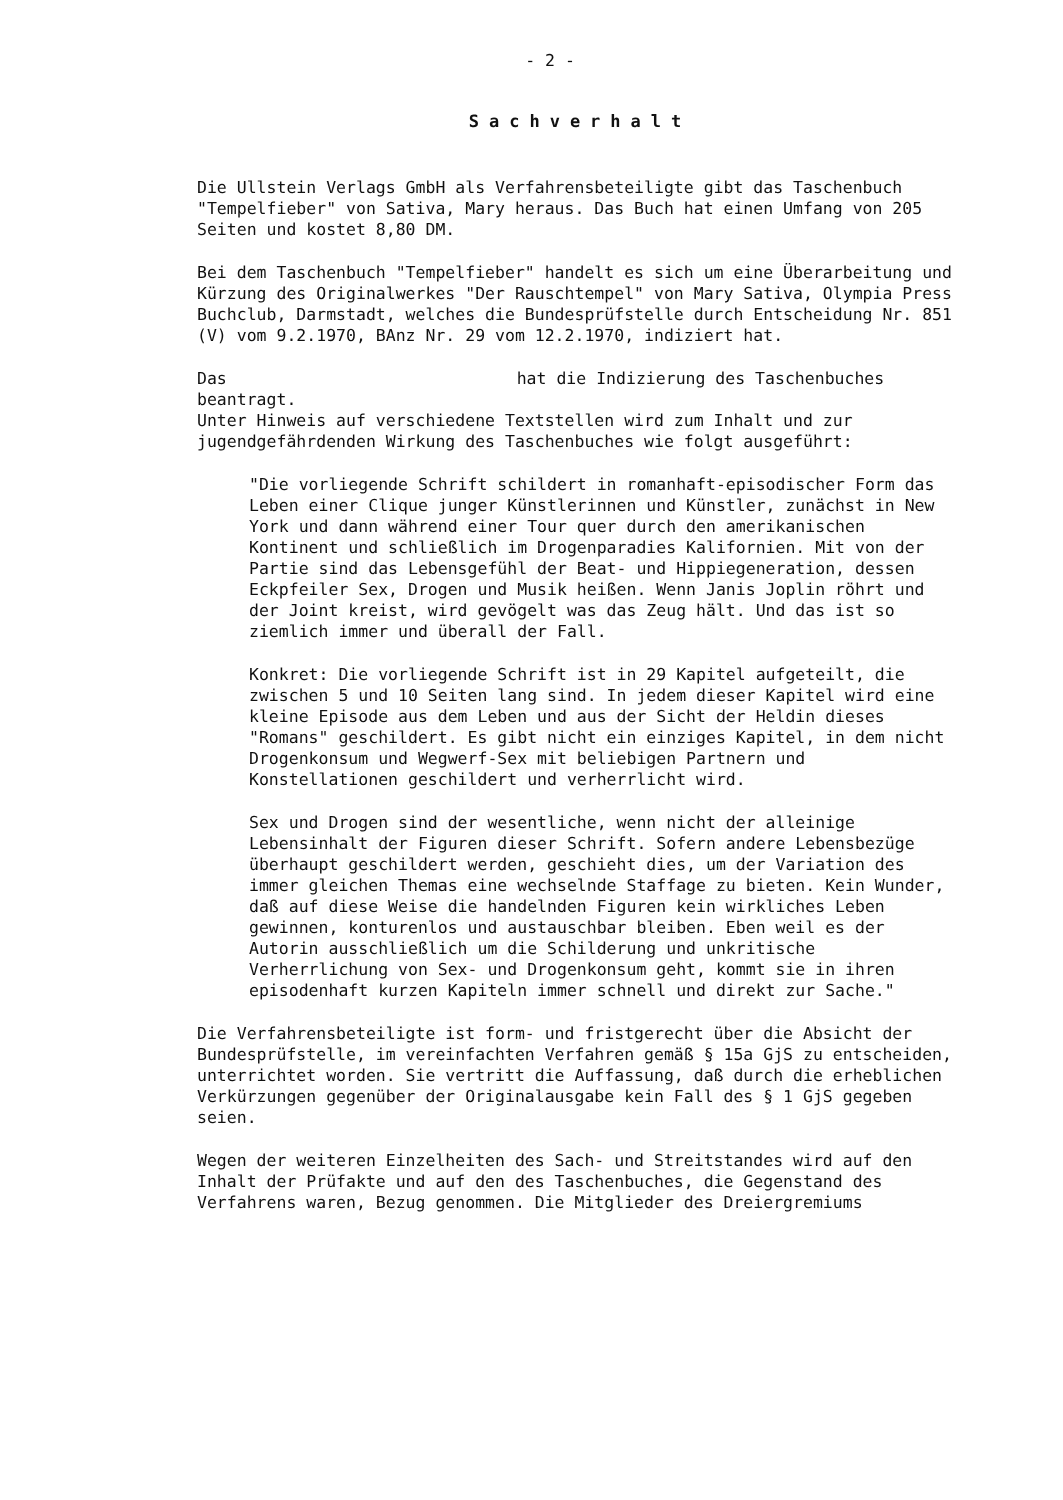- 2 -
Sachverhalt
Die Ullstein Verlags GmbH als Verfahrensbeteiligte gibt das Taschenbuch "Tempelfieber" von Sativa, Mary heraus. Das Buch hat einen Umfang von 205 Seiten und kostet 8,80 DM.
Bei dem Taschenbuch "Tempelfieber" handelt es sich um eine Überarbeitung und Kürzung des Originalwerkes "Der Rauschtempel" von Mary Sativa, Olympia Press Buchclub, Darmstadt, welches die Bundesprüfstelle durch Entscheidung Nr. 851 (V) vom 9.2.1970, BAnz Nr. 29 vom 12.2.1970, indiziert hat.
Das hat die Indizierung des Taschenbuches beantragt.
Unter Hinweis auf verschiedene Textstellen wird zum Inhalt und zur jugendgefährdenden Wirkung des Taschenbuches wie folgt ausgeführt:
"Die vorliegende Schrift schildert in romanhaft-episodischer Form das Leben einer Clique junger Künstlerinnen und Künstler, zunächst in New York und dann während einer Tour quer durch den amerikanischen Kontinent und schließlich im Drogenparadies Kalifornien. Mit von der Partie sind das Lebensgefühl der Beat- und Hippiegeneration, dessen Eckpfeiler Sex, Drogen und Musik heißen. Wenn Janis Joplin röhrt und der Joint kreist, wird gevögelt was das Zeug hält. Und das ist so ziemlich immer und überall der Fall.
Konkret: Die vorliegende Schrift ist in 29 Kapitel aufgeteilt, die zwischen 5 und 10 Seiten lang sind. In jedem dieser Kapitel wird eine kleine Episode aus dem Leben und aus der Sicht der Heldin dieses "Romans" geschildert. Es gibt nicht ein einziges Kapitel, in dem nicht Drogenkonsum und Wegwerf-Sex mit beliebigen Partnern und Konstellationen geschildert und verherrlicht wird.
Sex und Drogen sind der wesentliche, wenn nicht der alleinige Lebensinhalt der Figuren dieser Schrift. Sofern andere Lebensbezüge überhaupt geschildert werden, geschieht dies, um der Variation des immer gleichen Themas eine wechselnde Staffage zu bieten. Kein Wunder, daß auf diese Weise die handelnden Figuren kein wirkliches Leben gewinnen, konturenlos und austauschbar bleiben. Eben weil es der Autorin ausschließlich um die Schilderung und unkritische Verherrlichung von Sex- und Drogenkonsum geht, kommt sie in ihren episodenhaft kurzen Kapiteln immer schnell und direkt zur Sache."
Die Verfahrensbeteiligte ist form- und fristgerecht über die Absicht der Bundesprüfstelle, im vereinfachten Verfahren gemäß § 15a GjS zu entscheiden, unterrichtet worden. Sie vertritt die Auffassung, daß durch die erheblichen Verkürzungen gegenüber der Originalausgabe kein Fall des § 1 GjS gegeben seien.
Wegen der weiteren Einzelheiten des Sach- und Streitstandes wird auf den Inhalt der Prüfakte und auf den des Taschenbuches, die Gegenstand des Verfahrens waren, Bezug genommen. Die Mitglieder des Dreiergremiums